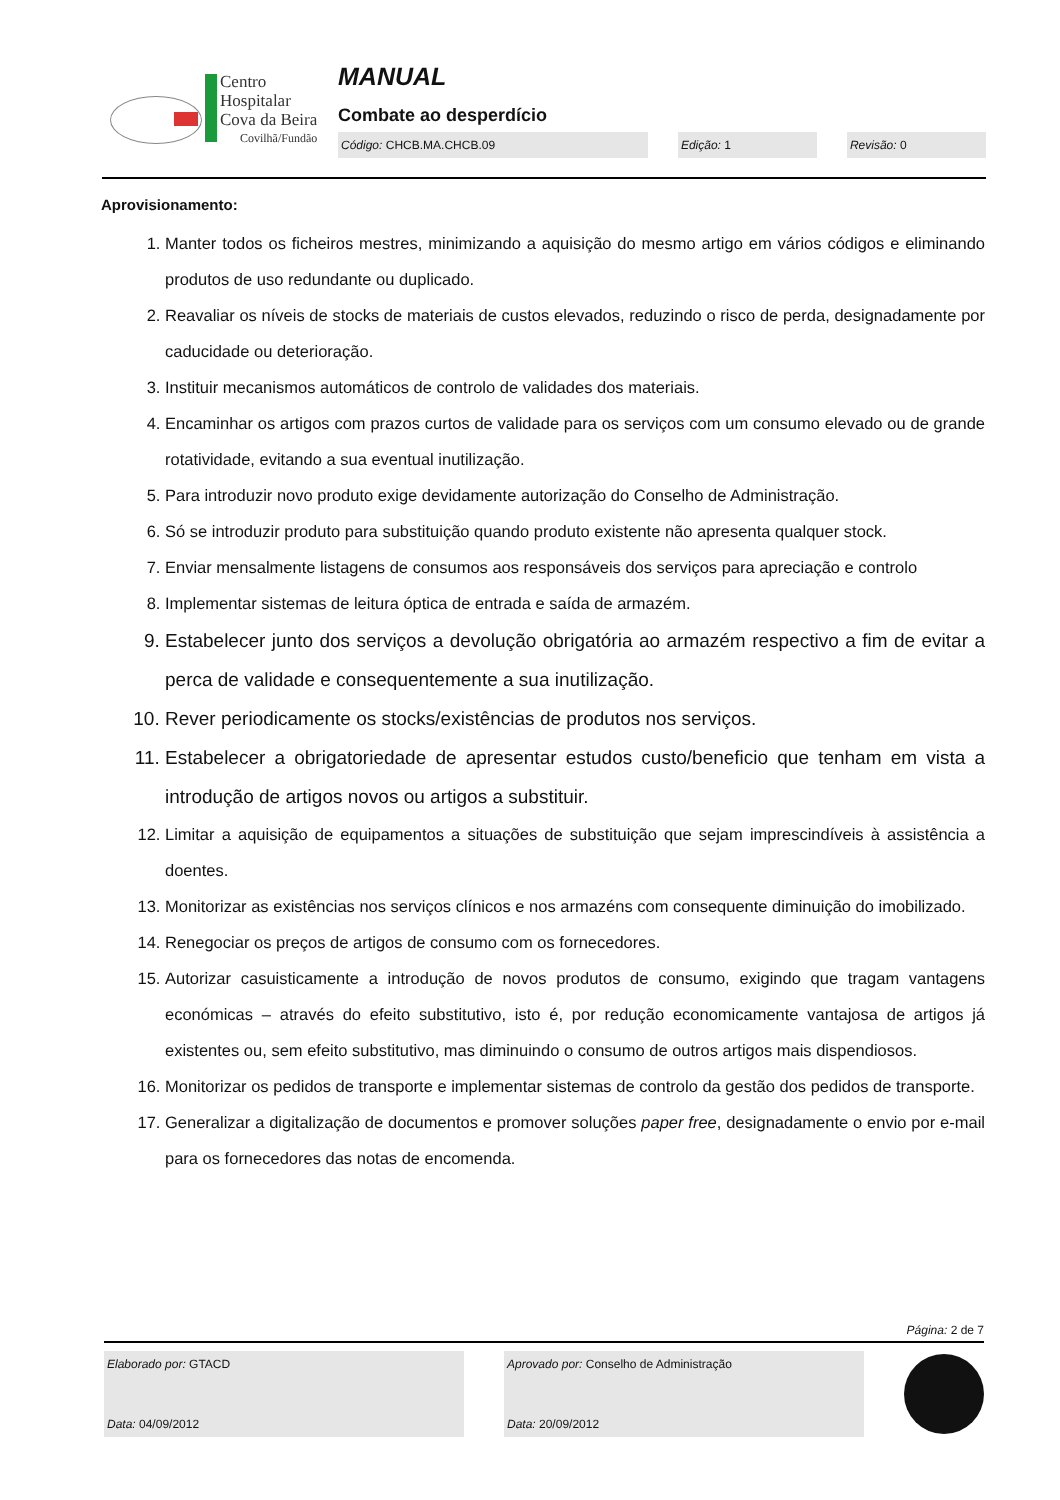Centro
Hospitalar
Cova da Beira
Covilhã/Fundão
MANUAL
Combate ao desperdício
Código: CHCB.MA.CHCB.09 Edição: 1 Revisão: 0
Aprovisionamento:
1. Manter todos os ficheiros mestres, minimizando a aquisição do mesmo artigo em vários códigos e eliminando produtos de uso redundante ou duplicado.
2. Reavaliar os níveis de stocks de materiais de custos elevados, reduzindo o risco de perda, designadamente por caducidade ou deterioração.
3. Instituir mecanismos automáticos de controlo de validades dos materiais.
4. Encaminhar os artigos com prazos curtos de validade para os serviços com um consumo elevado ou de grande rotatividade, evitando a sua eventual inutilização.
5. Para introduzir novo produto exige devidamente autorização do Conselho de Administração.
6. Só se introduzir produto para substituição quando produto existente não apresenta qualquer stock.
7. Enviar mensalmente listagens de consumos aos responsáveis dos serviços para apreciação e controlo
8. Implementar sistemas de leitura óptica de entrada e saída de armazém.
9. Estabelecer junto dos serviços a devolução obrigatória ao armazém respectivo a fim de evitar a perca de validade e consequentemente a sua inutilização.
10. Rever periodicamente os stocks/existências de produtos nos serviços.
11. Estabelecer a obrigatoriedade de apresentar estudos custo/beneficio que tenham em vista a introdução de artigos novos ou artigos a substituir.
12. Limitar a aquisição de equipamentos a situações de substituição que sejam imprescindíveis à assistência a doentes.
13. Monitorizar as existências nos serviços clínicos e nos armazéns com consequente diminuição do imobilizado.
14. Renegociar os preços de artigos de consumo com os fornecedores.
15. Autorizar casuisticamente a introdução de novos produtos de consumo, exigindo que tragam vantagens económicas – através do efeito substitutivo, isto é, por redução economicamente vantajosa de artigos já existentes ou, sem efeito substitutivo, mas diminuindo o consumo de outros artigos mais dispendiosos.
16. Monitorizar os pedidos de transporte e implementar sistemas de controlo da gestão dos pedidos de transporte.
17. Generalizar a digitalização de documentos e promover soluções paper free, designadamente o envio por e-mail para os fornecedores das notas de encomenda.
Página: 2 de 7
Elaborado por: GTACD
Data: 04/09/2012
Aprovado por: Conselho de Administração
Data: 20/09/2012